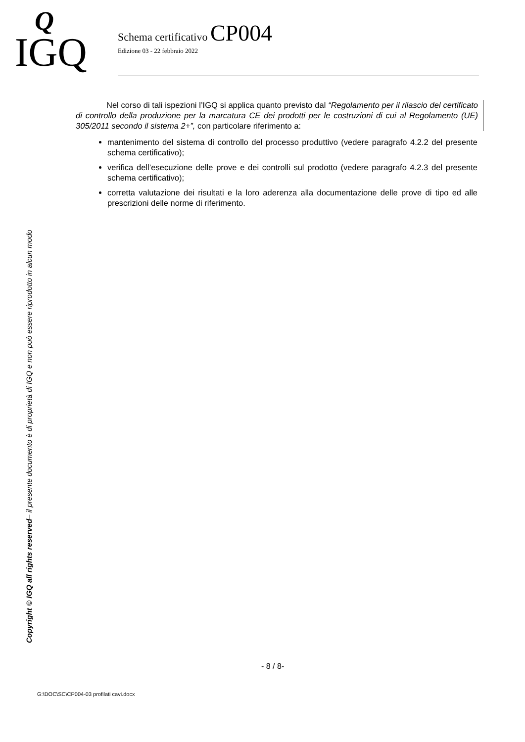Q
IGQ
Schema certificativo CP004
Edizione 03 - 22 febbraio 2022
Copyright © IGQ all rights reserved– il presente documento è di proprietà di IGQ e non può essere riprodotto in alcun modo
Nel corso di tali ispezioni l’IGQ si applica quanto previsto dal “Regolamento per il rilascio del certificato di controllo della produzione per la marcatura CE dei prodotti per le costruzioni di cui al Regolamento (UE) 305/2011 secondo il sistema 2+”, con particolare riferimento a:
mantenimento del sistema di controllo del processo produttivo (vedere paragrafo 4.2.2 del presente schema certificativo);
verifica dell’esecuzione delle prove e dei controlli sul prodotto (vedere paragrafo 4.2.3 del presente schema certificativo);
corretta valutazione dei risultati e la loro aderenza alla documentazione delle prove di tipo ed alle prescrizioni delle norme di riferimento.
- 8 / 8-
G:\DOC\SC\CP004-03 profilati cavi.docx